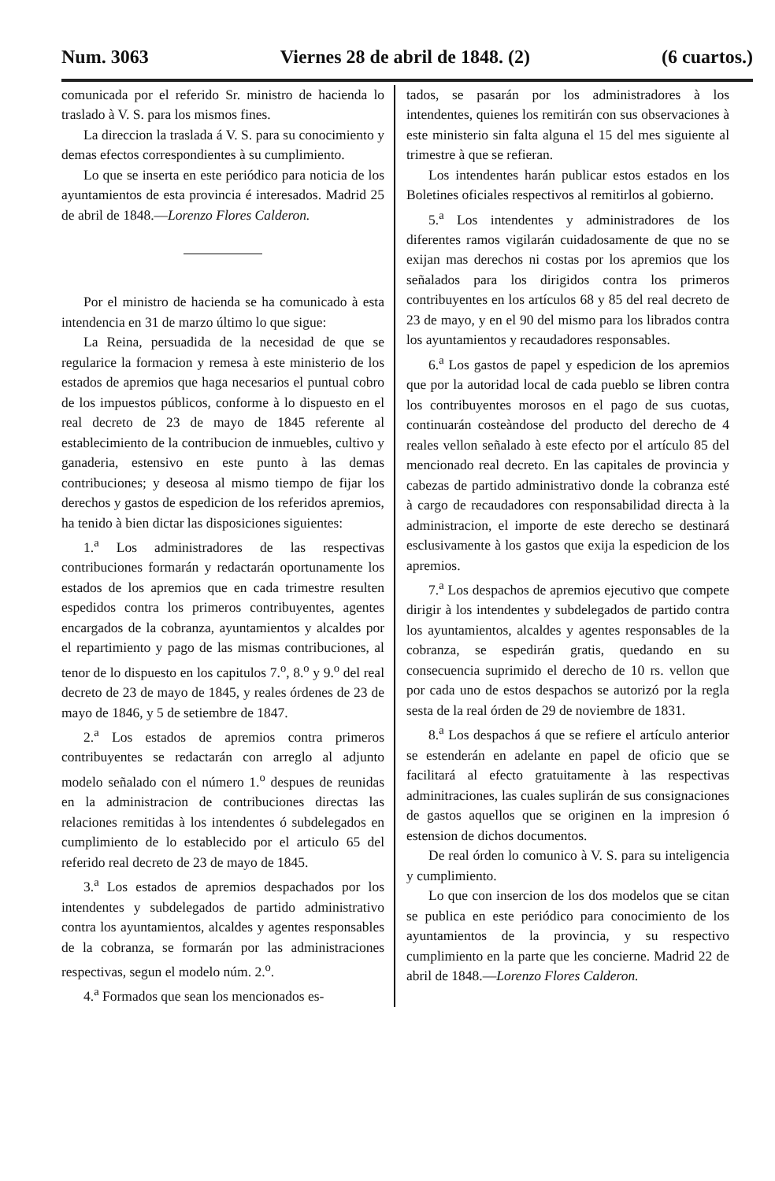Num. 3063 Viernes 28 de abril de 1848. (2) (6 cuartos.)
comunicada por el referido Sr. ministro de hacienda lo traslado à V. S. para los mismos fines.
La direccion la traslada á V. S. para su conocimiento y demas efectos correspondientes à su cumplimiento.
Lo que se inserta en este periódico para noticia de los ayuntamientos de esta provincia é interesados. Madrid 25 de abril de 1848.—Lorenzo Flores Calderon.
Por el ministro de hacienda se ha comunicado à esta intendencia en 31 de marzo último lo que sigue:
La Reina, persuadida de la necesidad de que se regularice la formacion y remesa à este ministerio de los estados de apremios que haga necesarios el puntual cobro de los impuestos públicos, conforme à lo dispuesto en el real decreto de 23 de mayo de 1845 referente al establecimiento de la contribucion de inmuebles, cultivo y ganaderia, estensivo en este punto à las demas contribuciones; y deseosa al mismo tiempo de fijar los derechos y gastos de espedicion de los referidos apremios, ha tenido à bien dictar las disposiciones siguientes:
1.<sup>a</sup> Los administradores de las respectivas contribuciones formarán y redactarán oportunamente los estados de los apremios que en cada trimestre resulten espedidos contra los primeros contribuyentes, agentes encargados de la cobranza, ayuntamientos y alcaldes por el repartimiento y pago de las mismas contribuciones, al tenor de lo dispuesto en los capitulos 7.<sup>o</sup>, 8.<sup>o</sup> y 9.<sup>o</sup> del real decreto de 23 de mayo de 1845, y reales órdenes de 23 de mayo de 1846, y 5 de setiembre de 1847.
2.<sup>a</sup> Los estados de apremios contra primeros contribuyentes se redactarán con arreglo al adjunto modelo señalado con el número 1.<sup>o</sup> despues de reunidas en la administracion de contribuciones directas las relaciones remitidas à los intendentes ó subdelegados en cumplimiento de lo establecido por el articulo 65 del referido real decreto de 23 de mayo de 1845.
3.<sup>a</sup> Los estados de apremios despachados por los intendentes y subdelegados de partido administrativo contra los ayuntamientos, alcaldes y agentes responsables de la cobranza, se formarán por las administraciones respectivas, segun el modelo núm. 2.<sup>o</sup>.
4.<sup>a</sup> Formados que sean los mencionados es-
tados, se pasarán por los administradores à los intendentes, quienes los remitirán con sus observaciones à este ministerio sin falta alguna el 15 del mes siguiente al trimestre à que se refieran.
Los intendentes harán publicar estos estados en los Boletines oficiales respectivos al remitirlos al gobierno.
5.<sup>a</sup> Los intendentes y administradores de los diferentes ramos vigilarán cuidadosamente de que no se exijan mas derechos ni costas por los apremios que los señalados para los dirigidos contra los primeros contribuyentes en los artículos 68 y 85 del real decreto de 23 de mayo, y en el 90 del mismo para los librados contra los ayuntamientos y recaudadores responsables.
6.<sup>a</sup> Los gastos de papel y espedicion de los apremios que por la autoridad local de cada pueblo se libren contra los contribuyentes morosos en el pago de sus cuotas, continuarán costeàndose del producto del derecho de 4 reales vellon señalado à este efecto por el artículo 85 del mencionado real decreto. En las capitales de provincia y cabezas de partido administrativo donde la cobranza esté à cargo de recaudadores con responsabilidad directa à la administracion, el importe de este derecho se destinará esclusivamente à los gastos que exija la espedicion de los apremios.
7.<sup>a</sup> Los despachos de apremios ejecutivo que compete dirigir à los intendentes y subdelegados de partido contra los ayuntamientos, alcaldes y agentes responsables de la cobranza, se espedirán gratis, quedando en su consecuencia suprimido el derecho de 10 rs. vellon que por cada uno de estos despachos se autorizó por la regla sesta de la real órden de 29 de noviembre de 1831.
8.<sup>a</sup> Los despachos á que se refiere el artículo anterior se estenderán en adelante en papel de oficio que se facilitará al efecto gratuitamente à las respectivas adminitraciones, las cuales suplirán de sus consignaciones de gastos aquellos que se originen en la impresion ó estension de dichos documentos.
De real órden lo comunico à V. S. para su inteligencia y cumplimiento.
Lo que con insercion de los dos modelos que se citan se publica en este periódico para conocimiento de los ayuntamientos de la provincia, y su respectivo cumplimiento en la parte que les concierne. Madrid 22 de abril de 1848.—Lorenzo Flores Calderon.